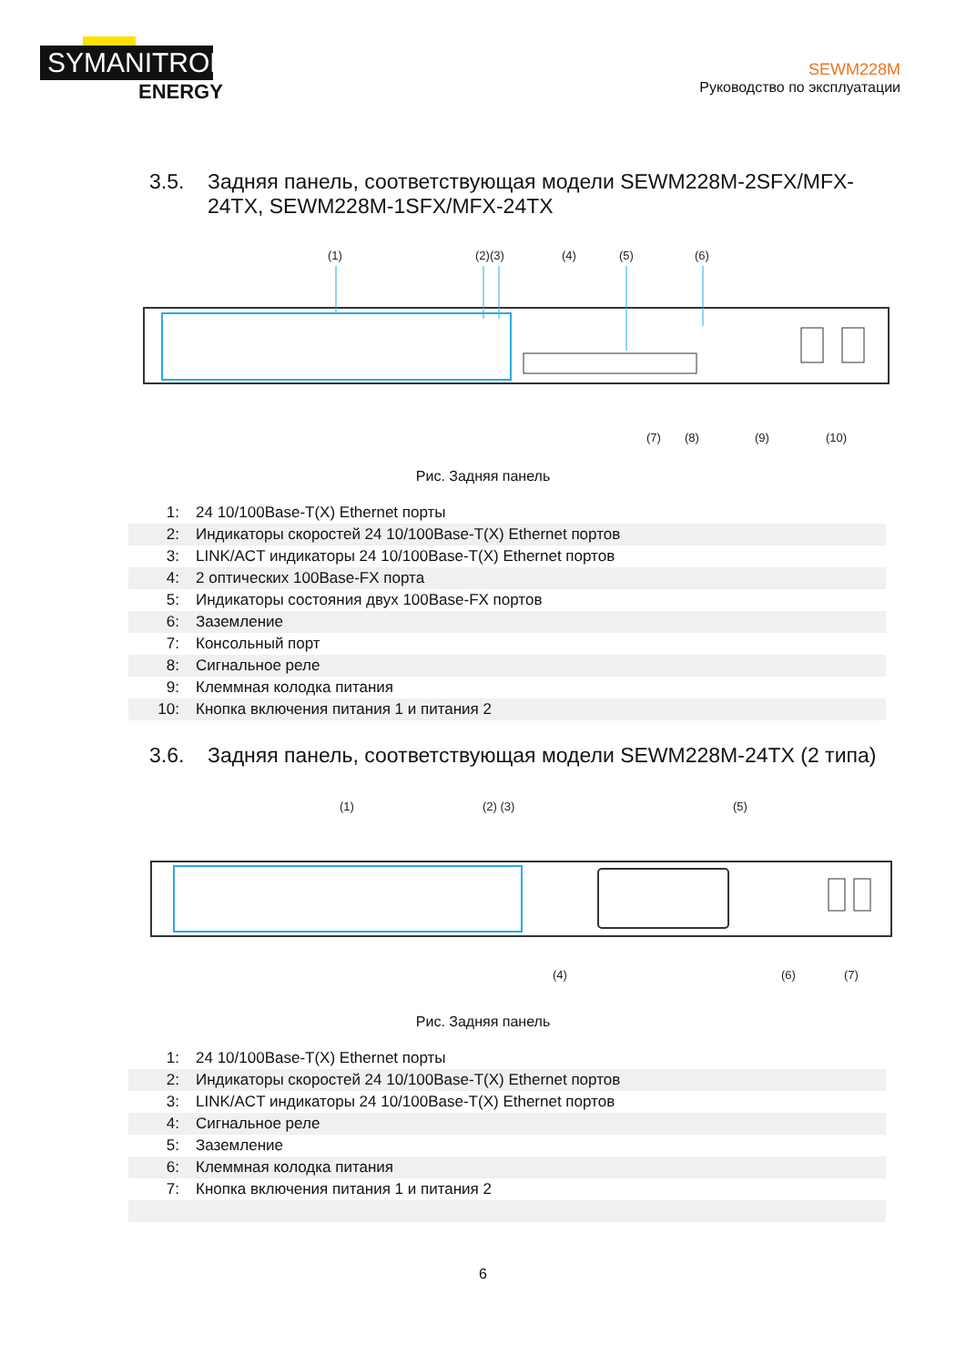SYMANITRON
ENERGY
SEWM228M
Руководство по эксплуатации
3.5. Задняя панель, соответствующая модели SEWM228M-2SFX/MFX-24TX, SEWM228M-1SFX/MFX-24TX
(1)
(2)(3)
(4)
(5)
(6)
(7)
(8)
(9)
(10)
Рис. Задняя панель
| 1: | 24 10/100Base-T(X) Ethernet порты |
| 2: | Индикаторы скоростей 24 10/100Base-T(X) Ethernet портов |
| 3: | LINK/ACT индикаторы 24 10/100Base-T(X) Ethernet портов |
| 4: | 2 оптических 100Base-FX порта |
| 5: | Индикаторы состояния двух 100Base-FX портов |
| 6: | Заземление |
| 7: | Консольный порт |
| 8: | Сигнальное реле |
| 9: | Клеммная колодка питания |
| 10: | Кнопка включения питания 1 и питания 2 |
3.6. Задняя панель, соответствующая модели SEWM228M-24TX (2 типа)
(1)
(2) (3)
(5)
(4)
(6)
(7)
Рис. Задняя панель
| 1: | 24 10/100Base-T(X) Ethernet порты |
| 2: | Индикаторы скоростей 24 10/100Base-T(X) Ethernet портов |
| 3: | LINK/ACT индикаторы 24 10/100Base-T(X) Ethernet портов |
| 4: | Сигнальное реле |
| 5: | Заземление |
| 6: | Клеммная колодка питания |
| 7: | Кнопка включения питания 1 и питания 2 |
6